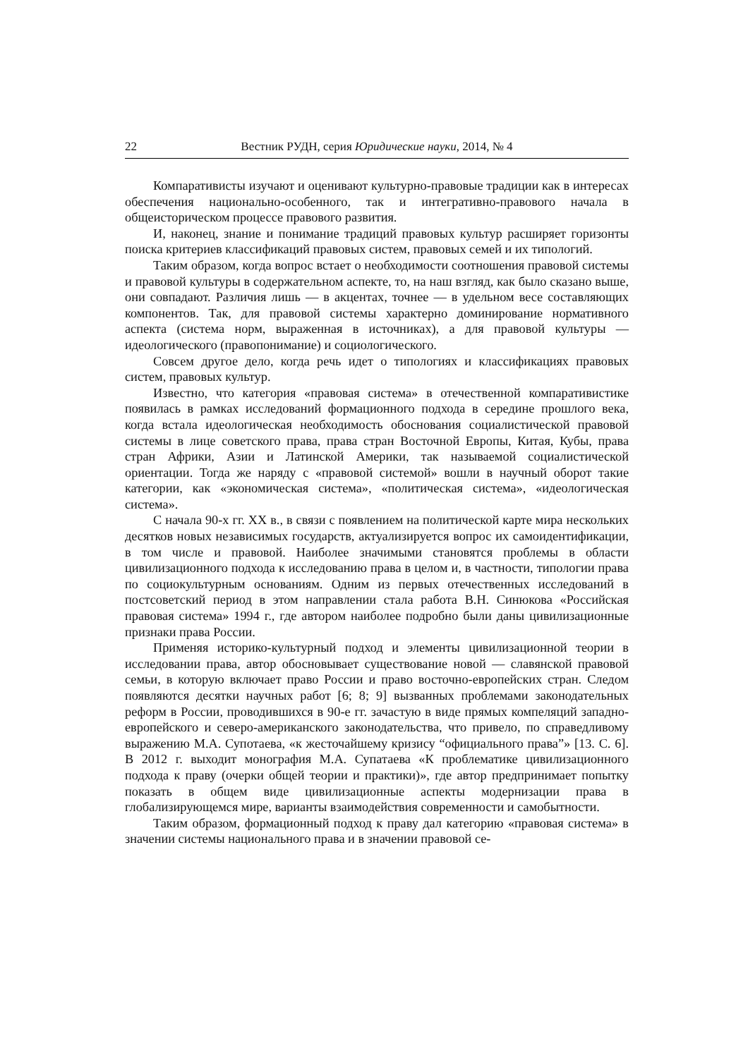22 Вестник РУДН, серия Юридические науки, 2014, № 4
Компаративисты изучают и оценивают культурно-правовые традиции как в интересах обеспечения национально-особенного, так и интегративно-правового начала в общеисторическом процессе правового развития.
И, наконец, знание и понимание традиций правовых культур расширяет горизонты поиска критериев классификаций правовых систем, правовых семей и их типологий.
Таким образом, когда вопрос встает о необходимости соотношения правовой системы и правовой культуры в содержательном аспекте, то, на наш взгляд, как было сказано выше, они совпадают. Различия лишь — в акцентах, точнее — в удельном весе составляющих компонентов. Так, для правовой системы характерно доминирование нормативного аспекта (система норм, выраженная в источниках), а для правовой культуры — идеологического (правопонимание) и социологического.
Совсем другое дело, когда речь идет о типологиях и классификациях правовых систем, правовых культур.
Известно, что категория «правовая система» в отечественной компаративистике появилась в рамках исследований формационного подхода в середине прошлого века, когда встала идеологическая необходимость обоснования социалистической правовой системы в лице советского права, права стран Восточной Европы, Китая, Кубы, права стран Африки, Азии и Латинской Америки, так называемой социалистической ориентации. Тогда же наряду с «правовой системой» вошли в научный оборот такие категории, как «экономическая система», «политическая система», «идеологическая система».
С начала 90-х гг. XX в., в связи с появлением на политической карте мира нескольких десятков новых независимых государств, актуализируется вопрос их самоидентификации, в том числе и правовой. Наиболее значимыми становятся проблемы в области цивилизационного подхода к исследованию права в целом и, в частности, типологии права по социокультурным основаниям. Одним из первых отечественных исследований в постсоветский период в этом направлении стала работа В.Н. Синюкова «Российская правовая система» 1994 г., где автором наиболее подробно были даны цивилизационные признаки права России.
Применяя историко-культурный подход и элементы цивилизационной теории в исследовании права, автор обосновывает существование новой — славянской правовой семьи, в которую включает право России и право восточно-европейских стран. Следом появляются десятки научных работ [6; 8; 9] вызванных проблемами законодательных реформ в России, проводившихся в 90-е гг. зачастую в виде прямых компеляций западно-европейского и северо-американского законодательства, что привело, по справедливому выражению М.А. Супотаева, «к жесточайшему кризису “официального права”» [13. С. 6]. В 2012 г. выходит монография М.А. Супатаева «К проблематике цивилизационного подхода к праву (очерки общей теории и практики)», где автор предпринимает попытку показать в общем виде цивилизационные аспекты модернизации права в глобализирующемся мире, варианты взаимодействия современности и самобытности.
Таким образом, формационный подход к праву дал категорию «правовая система» в значении системы национального права и в значении правовой се-